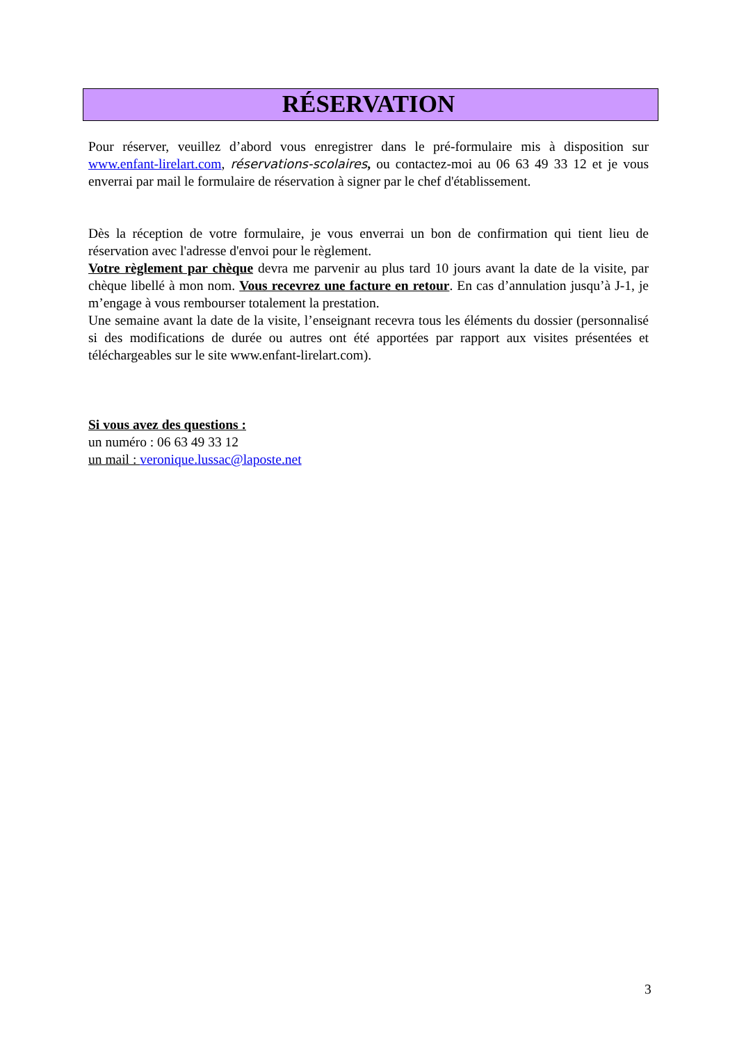RÉSERVATION
Pour réserver, veuillez d’abord vous enregistrer dans le pré-formulaire mis à disposition sur www.enfant-lirelart.com, réservations-scolaires, ou contactez-moi au 06 63 49 33 12 et je vous enverrai par mail le formulaire de réservation à signer par le chef d'établissement.
Dès la réception de votre formulaire, je vous enverrai un bon de confirmation qui tient lieu de réservation avec l'adresse d'envoi pour le règlement.
Votre règlement par chèque devra me parvenir au plus tard 10 jours avant la date de la visite, par chèque libellé à mon nom. Vous recevrez une facture en retour. En cas d’annulation jusqu’à J-1, je m’engage à vous rembourser totalement la prestation.
Une semaine avant la date de la visite, l’enseignant recevra tous les éléments du dossier (personnalisé si des modifications de durée ou autres ont été apportées par rapport aux visites présentées et téléchargeables sur le site www.enfant-lirelart.com).
Si vous avez des questions :
un numéro : 06 63 49 33 12
un mail : veronique.lussac@laposte.net
3